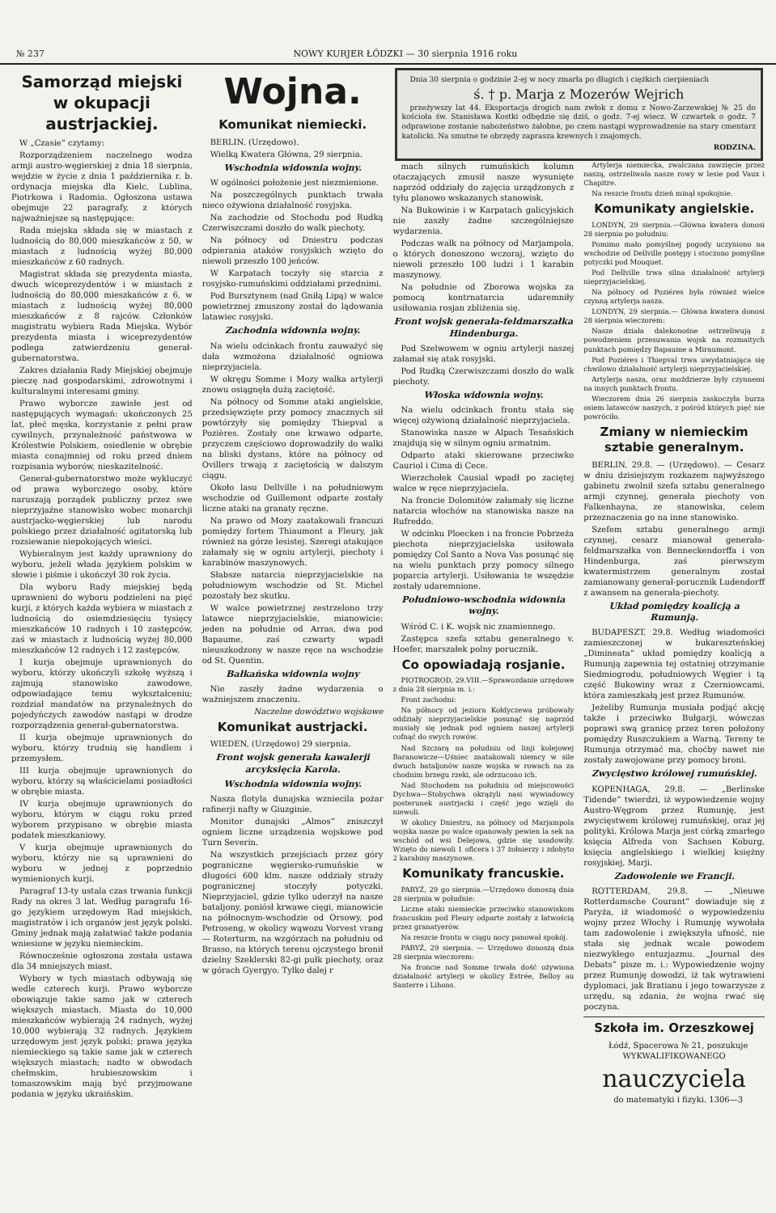№ 237 NOWY KURJER ŁÓDZKI — 30 sierpnia 1916 roku
Samorząd miejski w okupacji austrjackiej.
W „Czasie“ czytamy:
Rozporządzeniem naczelnego wodza armji austro-węgierskiej z dnia 18 sierpnia, wejdzie w życie z dnia 1 października r. b. ordynacja miejska dla Kielc, Lublina, Piotrkowa i Radomia. Ogłoszona ustawa obejmuje 22 paragrafy, z których najważniejsze są następujące:
Rada miejska składa się w miastach z ludnością do 80,000 mieszkańców z 50, w miastach z ludnością wyżej 80,000 mieszkańców z 60 radnych.
Magistrat składa się prezydenta miasta, dwuch wiceprezydentów i w miastach z ludnością do 80,000 mieszkańców z 6, w miastach z ludnością wyżej 80,000 mieszkańców z 8 rajców. Członków magistratu wybiera Rada Miejska. Wybór prezydenta miasta i wiceprezydentów podlega zatwierdzeniu generał-gubernatorstwa.
Zakres działania Rady Miejskiej obejmuje pieczę nad gospodarskimi, zdrowotnymi i kulturalnymi interesami gminy.
Prawo wyborcze zawisłe jest od następujących wymagań: ukończonych 25 lat, płeć męska, korzystanie z pełni praw cywilnych, przynależność państwowa w Królestwie Polskiem, osiedlenie w obrębie miasta conajmniej od roku przed dniem rozpisania wyborów, nieskazitelność.
Generał-gubernatorstwo może wykluczyć od prawa wyborczego osoby, które naruszają porządek publiczny przez swe nieprzyjaźne stanowisko wobec monarchji austrjacko-węgierskiej lub narodu polskiego przez działalność agitatorską lub rozsiewanie niepokojących wieści.
Wybieralnym jest każdy uprawniony do wyboru, jeżeli włada językiem polskim w słowie i piśmie i ukończył 30 rok życia.
Dla wyboru Rady miejskiej będą uprawnieni do wyboru podzieleni na pięć kurji, z których każda wybiera w miastach z ludnością do osiemdziesięciu tysięcy mieszkańców 10 radnych i 10 zastępców, zaś w miastach z ludnością wyżej 80,000 mieszkańców 12 radnych i 12 zastępców.
I kurja obejmuje uprawnionych do wyboru, którzy ukończyli szkołę wyższą i zajmują stanowisko zawodowe, odpowiadające temu wykształceniu; rozdział mandatów na przynależnych do pojedyńczych zawodów nastąpi w drodze rozporządzenia generał-gubernatorstwa.
II kurja obejmuje uprawnionych do wyboru, którzy trudnią się handlem i przemysłem.
III kurja obejmuje uprawnionych do wyboru, którzy są właścicielami posiadłości w obrębie miasta.
IV kurja obejmuje uprawnionych do wyboru, którym w ciągu roku przed wyborem przypisano w obrębie miasta podatek mieszkaniowy.
V kurja obejmuje uprawnionych do wyboru, którzy nie są uprawnieni do wyboru w jednej z poprzednio wymienionych kurji.
Paragraf 13-ty ustala czas trwania funkcji Rady na okres 3 lat. Według paragrafu 16-go językiem urzędowym Rad miejskich, magistratów i ich organów jest język polski. Gminy jednak mają załatwiać także podania wniesione w języku niemieckim.
Równocześnie ogłoszona została ustawa dla 34 mniejszych miast.
Wybory w tych miastach odbywają się wedle czterech kurji. Prawo wyborcze obowiązuje takie samo jak w czterech większych miastach. Miasta do 10,000 mieszkańców wybierają 24 radnych, wyżej 10,000 wybierają 32 radnych. Językiem urzędowym jest język polski; prawa języka niemieckiego są takie same jak w czterech większych miastach; nadto w obwodach chełmskim, hrubieszowskim i tomaszowskim mają być przyjmowane podania w języku ukraińskim.
Wojna.
Komunikat niemiecki.
BERLIN. (Urzędowo).
Wielką Kwatera Główna, 29 sierpnia.
Wschodnia widownia wojny.
W ogólności położenie jest niezmienione.
Na poszczególnych punktach trwała nieco ożywiona działalność rosyjska.
Na zachodzie od Stochodu pod Rudką Czerwiszczami doszło do walk piechoty.
Na północy od Dniestru podczas odpierania ataków rosyjskich wzięto do niewoli przeszło 100 jeńców.
W Karpatach toczyły się starcia z rosyjsko-rumuńskimi oddziałami przednimi.
Pod Bursztynem (nad Gniłą Lipą) w walce powietrznej zmuszony został do lądowania latawiec rosyjski.
Zachodnia widownia wojny.
Na wielu odcinkach frontu zauważyć się dała wzmożona działalność ogniowa nieprzyjaciela.
W okręgu Somme i Mozy walka artylerji znowu osiągnęła dużą zaciętość.
Na północy od Somme ataki angielskie, przedsięwzięte przy pomocy znacznych sił powtórzyły się pomiędzy Thiepval a Pozières. Zostały one krwawo odparte, przyczem częściowo doprowadziły do walki na bliski dystans, które na północy od Ovillers trwają z zaciętością w dalszym ciągu.
Około lasu Dellville i na południowym wschodzie od Guillemont odparte zostały liczne ataki na granaty ręczne.
Na prawo od Mozy zaatakowali francuzi pomiędzy fortem Thiaumont a Fleury, jak również na górze lesistej. Szeregi atakujące załamały się w ogniu artylerji, piechoty i karabinów maszynowych.
Słabsze natarcia nieprzyjacielskie na południowym wschodzie od St. Michel pozostały bez skutku.
W walce powietrznej zestrzelono trzy latawce nieprzyjacielskie, mianowicie: jeden na południe od Arras, dwa pod Bapaume, zaś czwarty wpadł nieuszkodzony w nasze ręce na wschodzie od St. Quentin.
Bałkańska widownia wojny
Nie zaszły żadne wydarzenia o ważniejszem znaczeniu.
Naczelne dowództwo wojskowe
Komunikat austrjacki.
WIEDEN, (Urzędowo) 29 sierpnia.
Front wojsk generała kawalerji arcyksięcia Karola.
Wschodnia widownia wojny.
Nasza flotyla dunajska wzniecila pożar rafinerji nafty w Giuzginie.
Monitor dunajski „Almos“ zniszczył ogniem liczne urządzenia wojskowe pod Turn Severin.
Na wszystkich przejściach przez góry pograniczne węgiersko-rumuńskie w długości 600 klm. nasze oddziały straży pogranicznej stoczyły potyczki. Nieprzyjaciel, gdzie tylko uderzył na nasze bataljony, poniósł krwawe cięgi, mianowicie na północnym-wschodzie od Orsowy, pod Petroseng, w okolicy wąwozu Vorvest vrang — Roterturm, na wzgórzach na południu od Brasso, na których terenu ojczystego bronił dzielny Szeklerski 82-gi pułk piechoty, oraz w górach Gyergyo. Tylko dalej r
Dnia 30 sierpnia o godzinie 2-ej w nocy zmarła po długich i ciężkich cierpieniach
ś. † p. Marja z Mozerów Wejrich
przeżywszy lat 44. Eksportacja drogich nam zwłok z domu z Nowo-Zarzewskiej № 25 do kościoła św. Stanisława Kostki odbędzie się dziś, o godz. 7-ej wiecz. W czwartek o godz. 7 odprawione zostanie nabożeństwo żałobne, po czem nastąpi wyprowadzenie na stary cmentarz katolicki. Na smutne te obrzędy zaprasza krewnych i znajomych.
RODZINA.
mach silnych rumuńskich kolumn otaczających zmusił nasze wysunięte naprzód oddziały do zajęcia urządzonych z tyłu planowo wskazanych stanowisk.
Na Bukowinie i w Karpatach galicyjskich nie zaszły żadne szczególniejsze wydarzenia.
Podczas walk na północy od Marjampola, o których donoszono wczoraj, wzięto do niewoli przeszło 100 ludzi i 1 karabin maszynowy.
Na południe od Zborowa wojska za pomocą kontrnatarcia udaremniły usiłowania rosjan zbliżenia się.
Front wojsk generała-feldmarszałka Hindenburga.
Pod Szelwowem w ogniu artylerji naszej załamał się atak rosyjski.
Pod Rudką Czerwiszczami doszło do walk piechoty.
Włoska widownia wojny.
Na wielu odcinkach frontu stała się więcej ożywioną działalność nieprzyjaciela.
Stanowiska nasze w Alpach Tesańskich znajdują się w silnym ogniu armatnim.
Odparto ataki skierowane przeciwko Cauriol i Cima di Cece.
Wierzchołek Causial wpadł po zaciętej walce w ręce nieprzyjaciela.
Na froncie Dolomitów załamały się liczne natarcia włochów na stanowiska nasze na Rufreddo.
W odcinku Ploecken i na froncie Pobrzeża piechota nieprzyjacielska usiłowała pomiędzy Col Santo a Nova Vas posunąć się na wielu punktach przy pomocy silnego poparcia artylerji. Usiłowania te wszędzie zostały udaremnione.
Południowo-wschodnia widownia wojny.
Wśród C. i K. wojsk nic znamiennego.
Zastępca szefa sztabu generalnego v. Hoefer, marszałek polny porucznik.
Co opowiadają rosjanie.
PIOTROGROD, 29.VIII.—Sprawozdanie urzędowe z dnia 28 sierpnia m. i.:
Front zachodni:
Na północy od jeziora Kołdyczewa próbowały oddziały nieprzyjacielskie posunąć się naprzód musiały się jednak pod ogniem naszej artylerji cofnąć do swych rowów.
Nad Szczarą na południu od linji kolejowej Baranowicze—Uśniec zaatakowali niemcy w sile dwuch bataljonów nasze wojska w rowach na za chodnim brzegu rzeki, ale odrzucono ich.
Nad Stochodem na południu od miejscowości Dychwa—Stobychwa okrążyli nasi wywiadowcy posterunek austrjacki i część jego wzięli do niewoli.
W okolicy Dniestru, na północy od Marjampola wojska nasze po walce opanowały pewien la sek na wschód od wsi Delejowa, gdzie się usadowiły. Wzięto do niewoli 1 oficera i 37 żołnierzy i zdobyto 2 karabiny maszynowe.
Komunikaty francuskie.
PARYŻ, 29 go sierpnia.—Urzędowo donoszą dnia 28 sierpnia w południe:
Liczne ataki niemieckie przeciwko stanowiskom francuskim pod Fleury odparte zostały z łatwością przez granatyerów.
Na reszcie frontu w ciągu nocy panował spokój.
PARYŻ, 29 sierpnia. — Urzędowo donoszą dnia 28 sierpnia wieczorem:
Na froncie nad Somme trwała dość ożywiona działalność artylerji w okolicy Estrée, Belloy au Santerre i Lihons.
Artylerja niemiecka, zwalczana zawzięcie przez naszą, ostrzeliwała nasze rowy w lesie pod Vaux i Chapitre.
Na reszcie frontu dzień minął spokojnie.
Komunikaty angielskie.
LONDYN, 29 sierpnia.—Główna kwatera donosi 28 sierpnia po południu:
Pomimo mało pomyślnej pogody uczyniono na wschodzie od Dellville postępy i stoczono pomyślne potyczki pod Mouquet.
Pod Dellville trwa silna działalność artylerji nieprzyjacielskiej.
Na północy od Poziéres była również wielce czynną artylerja nasza.
LONDYN, 29 sierpnia.— Główna kwatera donosi 28 sierpnia wieczorem:
Nasze działa dalekonośne ostrzeliwują z powodzeniem przesuwania wojsk na rozmaitych punktach pomiędzy Bapaume a Miraumont.
Pod Poziéres i Thiepval trwa uwydatniająca się chwilowo działalność artylerji nieprzyjacielskiej.
Artylerja nasza, oraz moździerze były czynnemi na innych punktach frontu.
Wieczorem dnia 26 sierpnia zaskoczyła burza osiem latawców naszych, z pośród których pięć nie powróciło.
Zmiany w niemieckim sztabie generalnym.
BERLIN, 29.8. — (Urzędowo). — Cesarz w dniu dzisiejszym rozkazem najwyższego gabinetu zwolnił szefa sztabu generalnego armji czynnej, generała piechoty von Falkenhayna, ze stanowiska, celem przeznaczenia go na inne stanowisko.
Szefem sztabu generalnego armji czynnej, cesarz mianował generała-feldmarszałka von Benneckendorffa i von Hindenburga, zaś pierwszym kwatermistrzem generalnym został zamianowany generał-porucznik Ludendorff z awansem na generała-piechoty.
Układ pomiędzy koalicją a Rumunją.
BUDAPESZT, 29.8. Według wiadomości zamieszczonej w bukareszteńskiej „Dimineata“ układ pomiędzy koalicją a Rumunją zapewnia tej ostatniej otrzymanie Siedmiogrodu, południowych Węgier i tą część Bukowiny wraz z Czerniowcami, która zamieszkałą jest przez Rumunów.
Jeżeliby Rumunja musiała podjąć akcję także i przeciwko Bułgarji, wówczas poprawi swą granicę przez teren położony pomiędzy Ruszczukiem a Warną. Tereny te Rumunja otrzymać ma, choćby nawet nie zostały zawojowane przy pomocy broni.
Zwycięstwo królowej rumuńskiej.
KOPENHAGA, 29.8. — „Berlinske Tidende“ twierdzi, iż wypowiedzenie wojny Austro-Węgrom przez Rumunję, jest zwycięstwem królowej rumuńskiej, oraz jej polityki. Królowa Marja jest córką zmarłego księcia Alfreda von Sachsen Koburg, księcia angielskiego i wielkiej księżny rosyjskiej, Marji.
Zadowolenie we Francji.
ROTTERDAM, 29.8. — „Nieuwe Rotterdamsche Courant“ dowiaduje się z Paryża, iż wiadomość o wypowiedzeniu wojny przez Włochy i Rumunję wywołała tam zadowolenie i zwiększyła ufność, nie stała się jednak wcale powodem niezwykłego entuzjazmu. „Journal des Debats“ pisze m. i.: Wypowiedzenie wojny przez Rumunję dowodzi, iż tak wytrawieni dyplomaci, jak Bratianu i jego towarzysze z urzędu, są zdania, że wojna rwać się poczyna.
Szkoła im. Orzeszkowej
Łódź, Spacerowa № 21, poszukuje WYKWALIFIKOWANEGO
nauczyciela
do matematyki i fizyki. 1306—3